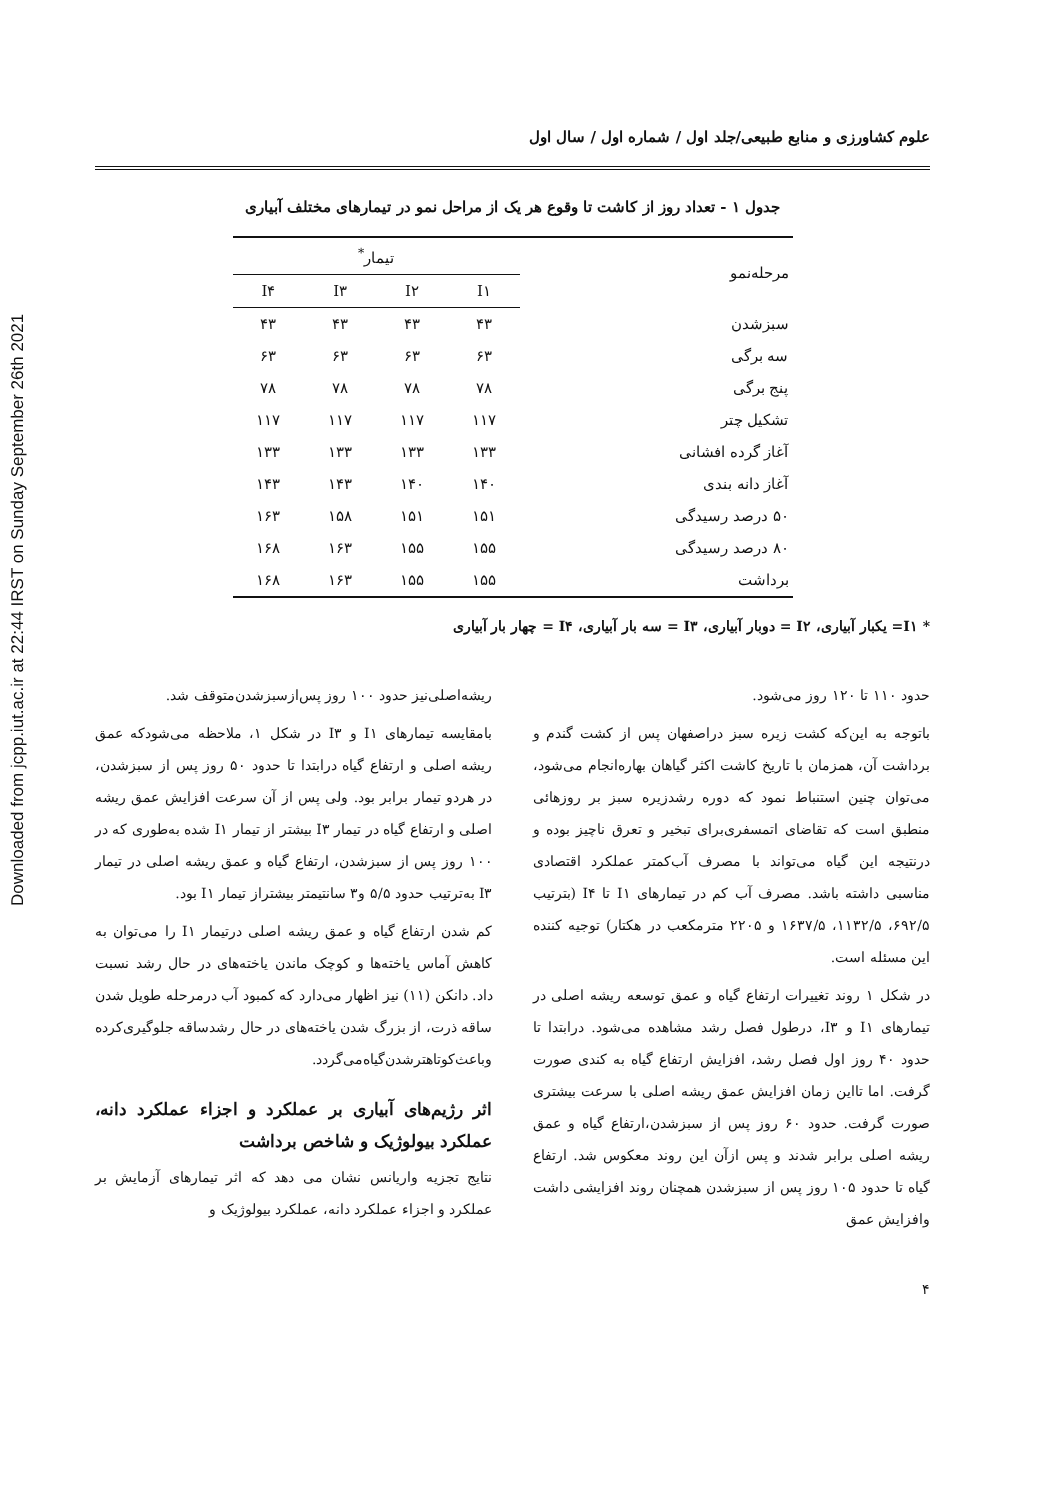Downloaded from jcpp.iut.ac.ir at 22:44 IRST on Sunday September 26th 2021
علوم کشاورزی و منابع طبیعی/جلد اول / شماره اول / سال اول
جدول ۱ - تعداد روز از کاشت تا وقوع هر یک از مراحل نمو در تیمارهای مختلف آبیاری
| مرحله‌نمو | تیمار<sup>*</sup> | | | |
| --- | --- | --- | --- | --- |
| | I۱ | I۲ | I۳ | I۴ |
| سبزشدن | ۴۳ | ۴۳ | ۴۳ | ۴۳ |
| سه برگی | ۶۳ | ۶۳ | ۶۳ | ۶۳ |
| پنج برگی | ۷۸ | ۷۸ | ۷۸ | ۷۸ |
| تشکیل چتر | ۱۱۷ | ۱۱۷ | ۱۱۷ | ۱۱۷ |
| آغاز گرده افشانی | ۱۳۳ | ۱۳۳ | ۱۳۳ | ۱۳۳ |
| آغاز دانه بندی | ۱۴۰ | ۱۴۰ | ۱۴۳ | ۱۴۳ |
| ۵۰ درصد رسیدگی | ۱۵۱ | ۱۵۱ | ۱۵۸ | ۱۶۳ |
| ۸۰ درصد رسیدگی | ۱۵۵ | ۱۵۵ | ۱۶۳ | ۱۶۸ |
| برداشت | ۱۵۵ | ۱۵۵ | ۱۶۳ | ۱۶۸ |
* I۱= یکبار آبیاری، I۲ = دوبار آبیاری، I۳ = سه بار آبیاری، I۴ = چهار بار آبیاری
حدود ۱۱۰ تا ۱۲۰ روز می‌شود.
باتوجه به این‌که کشت زیره سبز دراصفهان پس از کشت گندم و برداشت آن، همزمان با تاریخ کاشت اکثر گیاهان بهاره‌انجام می‌شود، می‌توان چنین استنباط نمود که دوره رشدزیره سبز بر روزهائی منطبق است که تقاضای اتمسفری‌برای تبخیر و تعرق ناچیز بوده و درنتیجه این گیاه می‌تواند با مصرف آب‌کمتر عملکرد اقتصادی مناسبی داشته باشد. مصرف آب کم در تیمارهای I۱ تا I۴ (بترتیب ۶۹۲/۵، ۱۱۳۲/۵، ۱۶۳۷/۵ و ۲۲۰۵ مترمکعب در هکتار) توجیه کننده این مسئله است.
در شکل ۱ روند تغییرات ارتفاع گیاه و عمق توسعه ریشه اصلی در تیمارهای I۱ و I۳، درطول فصل رشد مشاهده می‌شود. درابتدا تا حدود ۴۰ روز اول فصل رشد، افزایش ارتفاع گیاه به کندی صورت گرفت. اما تااین زمان افزایش عمق ریشه اصلی با سرعت بیشتری صورت گرفت. حدود ۶۰ روز پس از سبزشدن،ارتفاع گیاه و عمق ریشه اصلی برابر شدند و پس ازآن این روند معکوس شد. ارتفاع گیاه تا حدود ۱۰۵ روز پس از سبزشدن همچنان روند افزایشی داشت وافزایش عمق
ریشه‌اصلی‌نیز حدود ۱۰۰ روز پس‌ازسبزشدن‌متوقف شد.
بامقایسه تیمارهای I۱ و I۳ در شکل ۱، ملاحظه می‌شودکه عمق ریشه اصلی و ارتفاع گیاه درابتدا تا حدود ۵۰ روز پس از سبزشدن، در هردو تیمار برابر بود. ولی پس از آن سرعت افزایش عمق ریشه اصلی و ارتفاع گیاه در تیمار I۳ بیشتر از تیمار I۱ شده به‌طوری که در ۱۰۰ روز پس از سبزشدن، ارتفاع گیاه و عمق ریشه اصلی در تیمار I۳ به‌ترتیب حدود ۵/۵ و۳ سانتیمتر بیشتراز تیمار I۱ بود.
کم شدن ارتفاع گیاه و عمق ریشه اصلی درتیمار I۱ را می‌توان به کاهش آماس یاخته‌ها و کوچک ماندن یاخته‌های در حال رشد نسبت داد. دانکن (۱۱) نیز اظهار می‌دارد که کمبود آب درمرحله طویل شدن ساقه ذرت، از بزرگ شدن یاخته‌های در حال رشدساقه جلوگیری‌کرده وباعث‌کوتاهترشدن‌گیاه‌می‌گردد.
اثر رژیم‌های آبیاری بر عملکرد و اجزاء عملکرد دانه، عملکرد بیولوژیک و شاخص برداشت
نتایج تجزیه واریانس نشان می دهد که اثر تیمارهای آزمایش بر عملکرد و اجزاء عملکرد دانه، عملکرد بیولوژیک و
۴